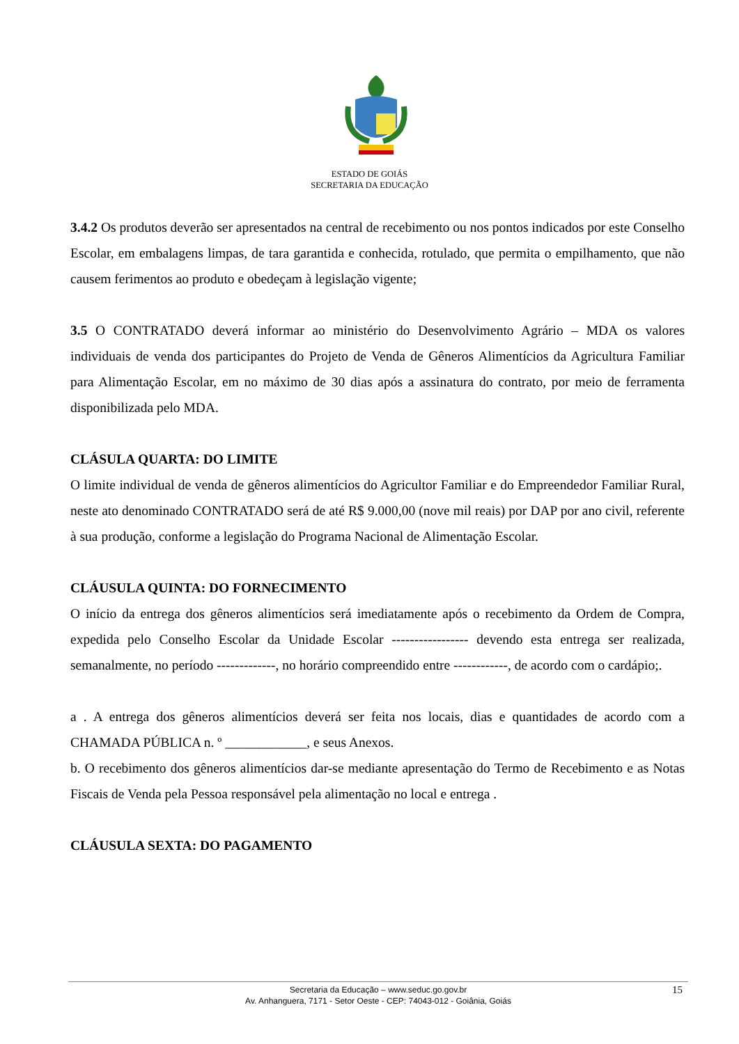ESTADO DE GOIÁS
SECRETARIA DA EDUCAÇÃO
3.4.2 Os produtos deverão ser apresentados na central de recebimento ou nos pontos indicados por este Conselho Escolar, em embalagens limpas, de tara garantida e conhecida, rotulado, que permita o empilhamento, que não causem ferimentos ao produto e obedeçam à legislação vigente;
3.5 O CONTRATADO deverá informar ao ministério do Desenvolvimento Agrário – MDA os valores individuais de venda dos participantes do Projeto de Venda de Gêneros Alimentícios da Agricultura Familiar para Alimentação Escolar, em no máximo de 30 dias após a assinatura do contrato, por meio de ferramenta disponibilizada pelo MDA.
CLÁSULA QUARTA: DO LIMITE
O limite individual de venda de gêneros alimentícios do Agricultor Familiar e do Empreendedor Familiar Rural, neste ato denominado CONTRATADO será de até R$ 9.000,00 (nove mil reais) por DAP por ano civil, referente à sua produção, conforme a legislação do Programa Nacional de Alimentação Escolar.
CLÁUSULA QUINTA: DO FORNECIMENTO
O início da entrega dos gêneros alimentícios será imediatamente após o recebimento da Ordem de Compra, expedida pelo Conselho Escolar da Unidade Escolar ----------------- devendo esta entrega ser realizada, semanalmente, no período -------------, no horário compreendido entre ------------, de acordo com o cardápio;.
a . A entrega dos gêneros alimentícios deverá ser feita nos locais, dias e quantidades de acordo com a CHAMADA PÚBLICA n. º ____________, e seus Anexos.
b. O recebimento dos gêneros alimentícios dar-se mediante apresentação do Termo de Recebimento e as Notas Fiscais de Venda pela Pessoa responsável pela alimentação no local e entrega .
CLÁUSULA SEXTA: DO PAGAMENTO
Secretaria da Educação – www.seduc.go.gov.br
Av. Anhanguera, 7171 - Setor Oeste - CEP: 74043-012 - Goiânia, Goiás
15